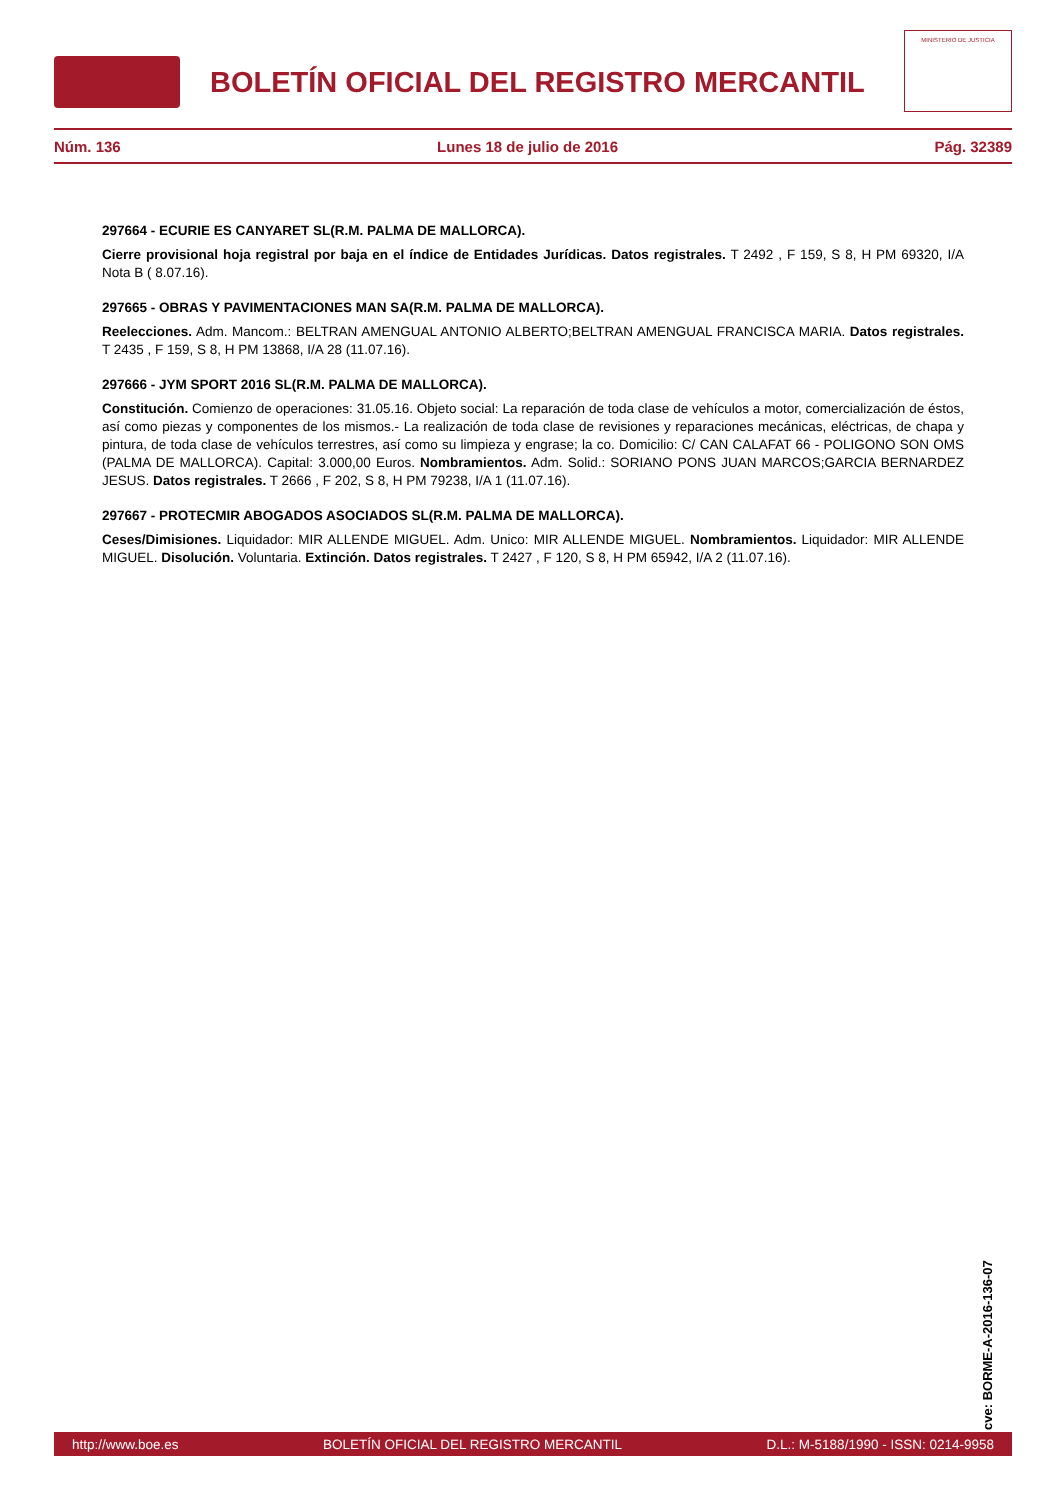BOLETÍN OFICIAL DEL REGISTRO MERCANTIL
MINISTERIO DE JUSTICIA
Núm. 136 Lunes 18 de julio de 2016 Pág. 32389
297664 - ECURIE ES CANYARET SL(R.M. PALMA DE MALLORCA).
Cierre provisional hoja registral por baja en el índice de Entidades Jurídicas. Datos registrales. T 2492 , F 159, S 8, H PM 69320, I/A Nota B ( 8.07.16).
297665 - OBRAS Y PAVIMENTACIONES MAN SA(R.M. PALMA DE MALLORCA).
Reelecciones. Adm. Mancom.: BELTRAN AMENGUAL ANTONIO ALBERTO;BELTRAN AMENGUAL FRANCISCA MARIA. Datos registrales. T 2435 , F 159, S 8, H PM 13868, I/A 28 (11.07.16).
297666 - JYM SPORT 2016 SL(R.M. PALMA DE MALLORCA).
Constitución. Comienzo de operaciones: 31.05.16. Objeto social: La reparación de toda clase de vehículos a motor, comercialización de éstos, así como piezas y componentes de los mismos.- La realización de toda clase de revisiones y reparaciones mecánicas, eléctricas, de chapa y pintura, de toda clase de vehículos terrestres, así como su limpieza y engrase; la co. Domicilio: C/ CAN CALAFAT 66 - POLIGONO SON OMS (PALMA DE MALLORCA). Capital: 3.000,00 Euros. Nombramientos. Adm. Solid.: SORIANO PONS JUAN MARCOS;GARCIA BERNARDEZ JESUS. Datos registrales. T 2666 , F 202, S 8, H PM 79238, I/A 1 (11.07.16).
297667 - PROTECMIR ABOGADOS ASOCIADOS SL(R.M. PALMA DE MALLORCA).
Ceses/Dimisiones. Liquidador: MIR ALLENDE MIGUEL. Adm. Unico: MIR ALLENDE MIGUEL. Nombramientos. Liquidador: MIR ALLENDE MIGUEL. Disolución. Voluntaria. Extinción. Datos registrales. T 2427 , F 120, S 8, H PM 65942, I/A 2 (11.07.16).
cve: BORME-A-2016-136-07
http://www.boe.es BOLETÍN OFICIAL DEL REGISTRO MERCANTIL D.L.: M-5188/1990 - ISSN: 0214-9958